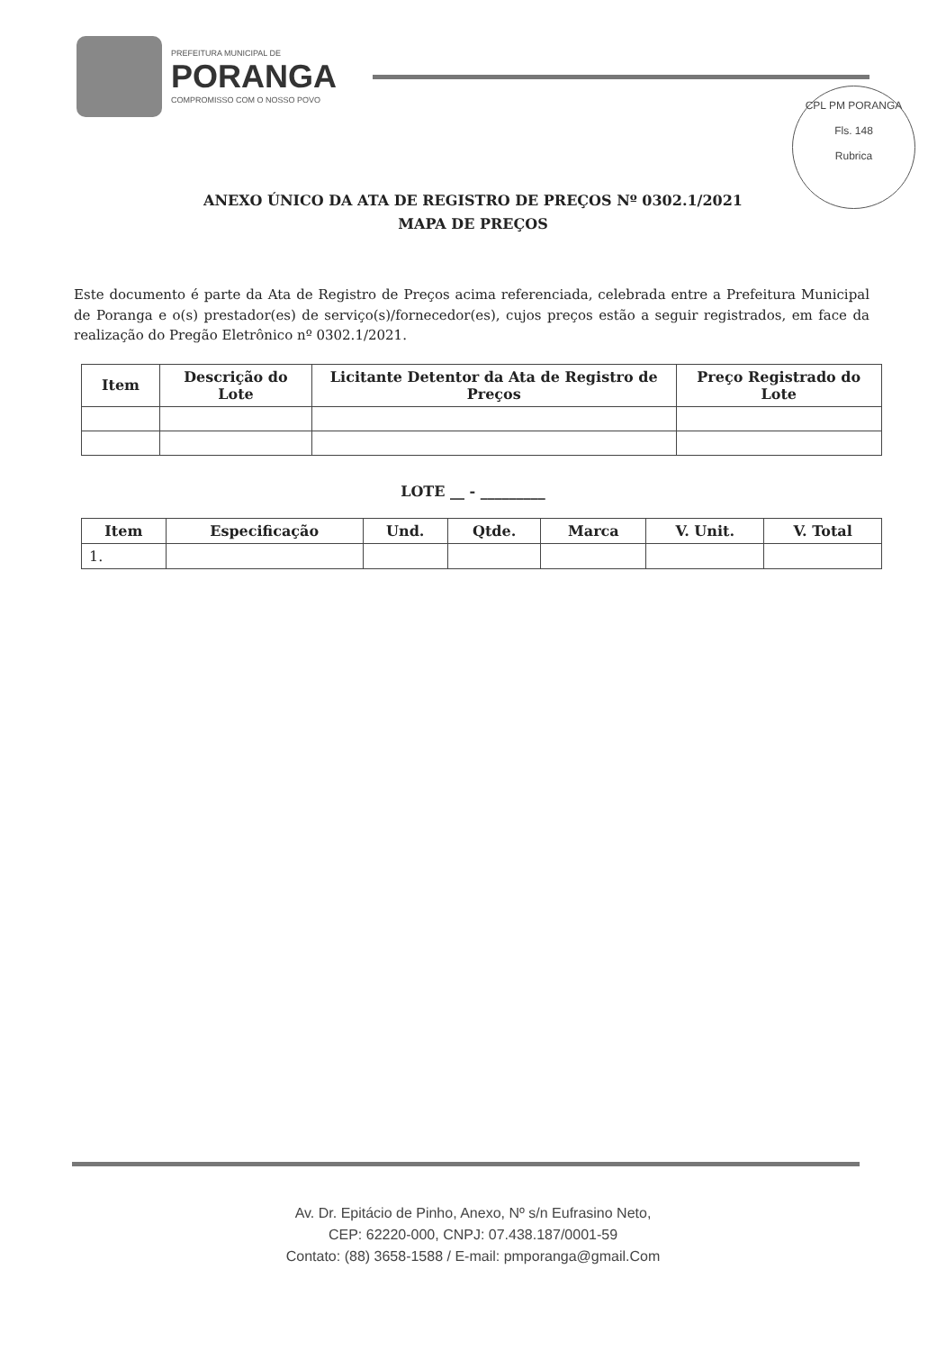PREFEITURA MUNICIPAL DE
PORANGA
COMPROMISSO COM O NOSSO POVO
CPL PM PORANGA
Fls. 148
Rubrica
ANEXO ÚNICO DA ATA DE REGISTRO DE PREÇOS Nº 0302.1/2021
MAPA DE PREÇOS
Este documento é parte da Ata de Registro de Preços acima referenciada, celebrada entre a Prefeitura Municipal de Poranga e o(s) prestador(es) de serviço(s)/fornecedor(es), cujos preços estão a seguir registrados, em face da realização do Pregão Eletrônico nº 0302.1/2021.
| Item | Descrição do Lote | Licitante Detentor da Ata de Registro de Preços | Preço Registrado do Lote |
| --- | --- | --- | --- |
LOTE __ - _________
| Item | Especificação | Und. | Qtde. | Marca | V. Unit. | V. Total |
| --- | --- | --- | --- | --- | --- | --- |
| 1. | | | | | | |
Av. Dr. Epitácio de Pinho, Anexo, Nº s/n Eufrasino Neto,
CEP: 62220-000, CNPJ: 07.438.187/0001-59
Contato: (88) 3658-1588 / E-mail: pmporanga@gmail.Com